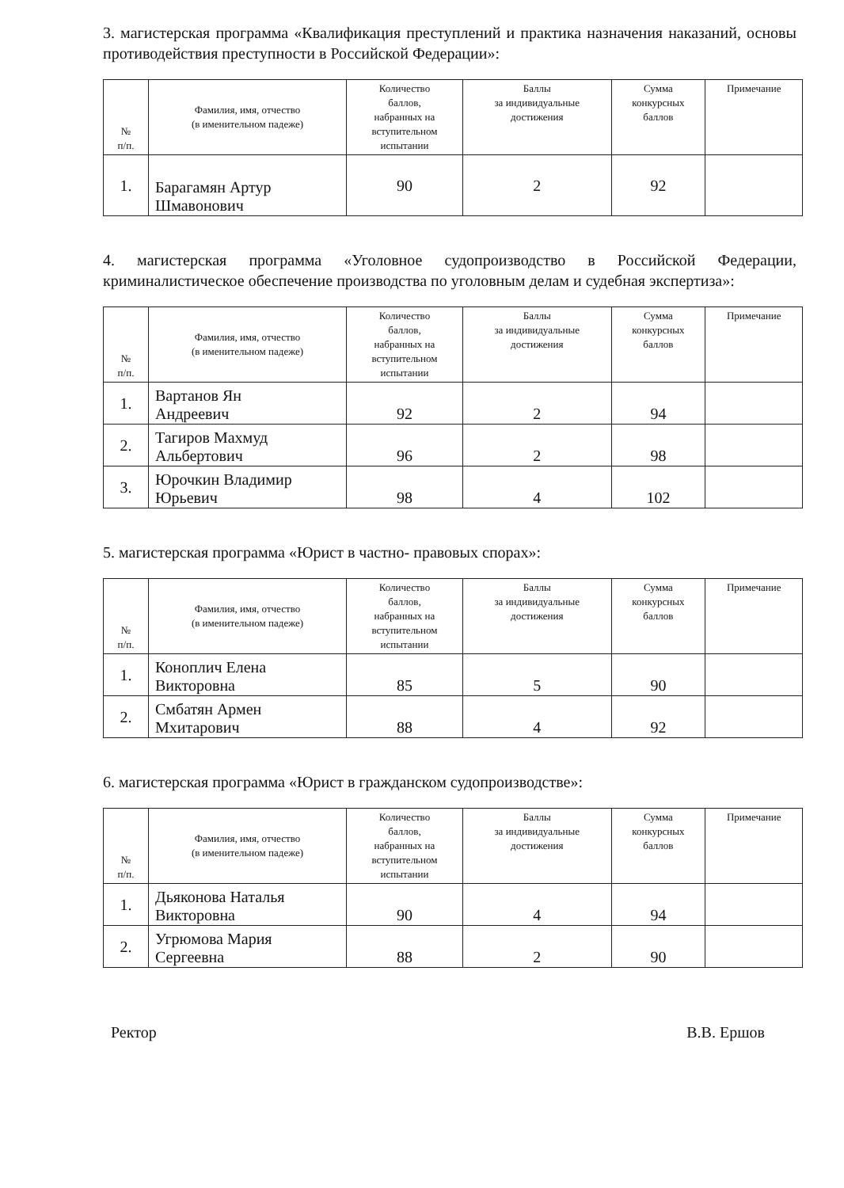3. магистерская программа «Квалификация преступлений и практика назначения наказаний, основы противодействия преступности в Российской Федерации»:
| № п/п. | Фамилия, имя, отчество (в именительном падеже) | Количество баллов, набранных на вступительном испытании | Баллы за индивидуальные достижения | Сумма конкурсных баллов | Примечание |
| --- | --- | --- | --- | --- | --- |
| 1. | Барагамян Артур Шмавонович | 90 | 2 | 92 | |
4. магистерская программа «Уголовное судопроизводство в Российской Федерации, криминалистическое обеспечение производства по уголовным делам и судебная экспертиза»:
| № п/п. | Фамилия, имя, отчество (в именительном падеже) | Количество баллов, набранных на вступительном испытании | Баллы за индивидуальные достижения | Сумма конкурсных баллов | Примечание |
| --- | --- | --- | --- | --- | --- |
| 1. | Вартанов Ян Андреевич | 92 | 2 | 94 | |
| 2. | Тагиров Махмуд Альбертович | 96 | 2 | 98 | |
| 3. | Юрочкин Владимир Юрьевич | 98 | 4 | 102 | |
5. магистерская программа «Юрист в частно- правовых спорах»:
| № п/п. | Фамилия, имя, отчество (в именительном падеже) | Количество баллов, набранных на вступительном испытании | Баллы за индивидуальные достижения | Сумма конкурсных баллов | Примечание |
| --- | --- | --- | --- | --- | --- |
| 1. | Коноплич Елена Викторовна | 85 | 5 | 90 | |
| 2. | Смбатян Армен Мхитарович | 88 | 4 | 92 | |
6. магистерская программа «Юрист в гражданском судопроизводстве»:
| № п/п. | Фамилия, имя, отчество (в именительном падеже) | Количество баллов, набранных на вступительном испытании | Баллы за индивидуальные достижения | Сумма конкурсных баллов | Примечание |
| --- | --- | --- | --- | --- | --- |
| 1. | Дьяконова Наталья Викторовна | 90 | 4 | 94 | |
| 2. | Угрюмова Мария Сергеевна | 88 | 2 | 90 | |
Ректор В.В. Ершов